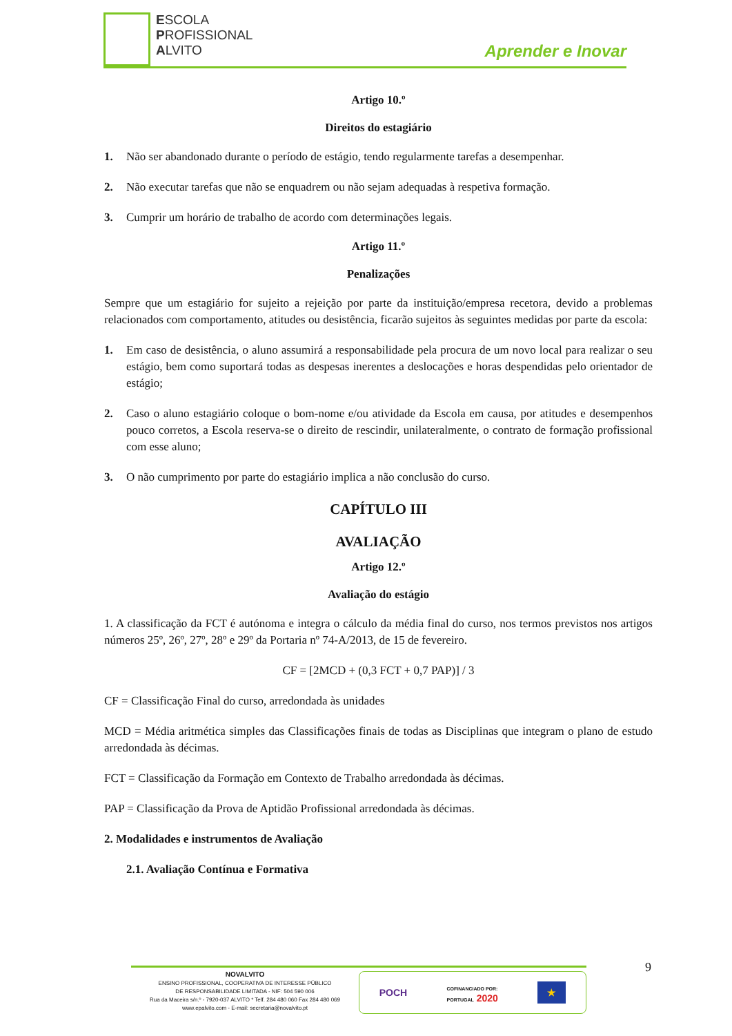ESCOLA
PROFISSIONAL
ALVITO
Aprender e Inovar
Artigo 10.º
Direitos do estagiário
1. Não ser abandonado durante o período de estágio, tendo regularmente tarefas a desempenhar.
2. Não executar tarefas que não se enquadrem ou não sejam adequadas à respetiva formação.
3. Cumprir um horário de trabalho de acordo com determinações legais.
Artigo 11.º
Penalizações
Sempre que um estagiário for sujeito a rejeição por parte da instituição/empresa recetora, devido a problemas relacionados com comportamento, atitudes ou desistência, ficarão sujeitos às seguintes medidas por parte da escola:
1. Em caso de desistência, o aluno assumirá a responsabilidade pela procura de um novo local para realizar o seu estágio, bem como suportará todas as despesas inerentes a deslocações e horas despendidas pelo orientador de estágio;
2. Caso o aluno estagiário coloque o bom-nome e/ou atividade da Escola em causa, por atitudes e desempenhos pouco corretos, a Escola reserva-se o direito de rescindir, unilateralmente, o contrato de formação profissional com esse aluno;
3. O não cumprimento por parte do estagiário implica a não conclusão do curso.
CAPÍTULO III
AVALIAÇÃO
Artigo 12.º
Avaliação do estágio
1. A classificação da FCT é autónoma e integra o cálculo da média final do curso, nos termos previstos nos artigos números 25º, 26º, 27º, 28º e 29º da Portaria nº 74-A/2013, de 15 de fevereiro.
CF = [2MCD + (0,3 FCT + 0,7 PAP)] / 3
CF = Classificação Final do curso, arredondada às unidades
MCD = Média aritmética simples das Classificações finais de todas as Disciplinas que integram o plano de estudo arredondada às décimas.
FCT = Classificação da Formação em Contexto de Trabalho arredondada às décimas.
PAP = Classificação da Prova de Aptidão Profissional arredondada às décimas.
2. Modalidades e instrumentos de Avaliação
2.1. Avaliação Contínua e Formativa
9
NOVALVITO
ENSINO PROFISSIONAL, COOPERATIVA DE INTERESSE PÚBLICO
DE RESPONSABILIDADE LIMITADA - NIF: 504 590 006
Rua da Maceira s/n.º - 7920-037 ALVITO * Telf. 284 480 060 Fax 284 480 069
www.epalvito.com - E-mail: secretaria@novalvito.pt
POCH COFINANCIADO POR:
PORTUGAL 2020 ★